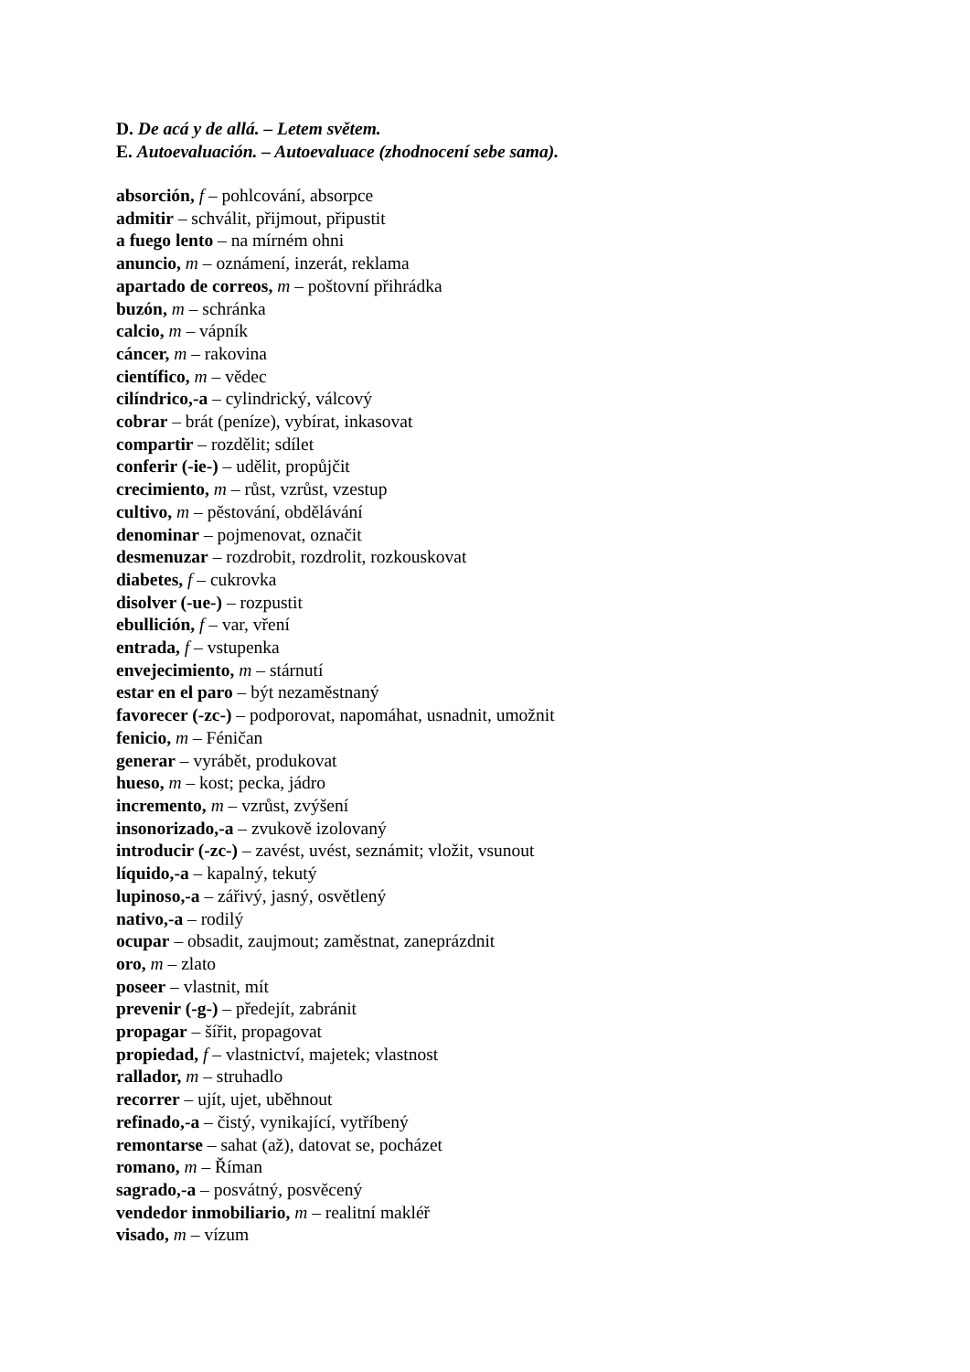D. De acá y de allá. – Letem světem.
E. Autoevaluación. – Autoevaluace (zhodnocení sebe sama).
absorción, f – pohlcování, absorpce
admitir – schválit, přijmout, připustit
a fuego lento – na mírném ohni
anuncio, m – oznámení, inzerát, reklama
apartado de correos, m – poštovní přihrádka
buzón, m – schránka
calcio, m – vápník
cáncer, m – rakovina
científico, m – vědec
cilíndrico,-a – cylindrický, válcový
cobrar – brát (peníze), vybírat, inkasovat
compartir – rozdělit; sdílet
conferir (-ie-) – udělit, propůjčit
crecimiento, m – růst, vzrůst, vzestup
cultivo, m – pěstování, obdělávání
denominar – pojmenovat, označit
desmenuzar – rozdrobit, rozdrolit, rozkouskovat
diabetes, f – cukrovka
disolver (-ue-) – rozpustit
ebullición, f – var, vření
entrada, f – vstupenka
envejecimiento, m – stárnutí
estar en el paro – být nezaměstnaný
favorecer (-zc-) – podporovat, napomáhat, usnadnit, umožnit
fenicio, m – Féničan
generar – vyrábět, produkovat
hueso, m – kost; pecka, jádro
incremento, m – vzrůst, zvýšení
insonorizado,-a – zvukově izolovaný
introducir (-zc-) – zavést, uvést, seznámit; vložit, vsunout
líquido,-a – kapalný, tekutý
lupinoso,-a – zářivý, jasný, osvětlený
nativo,-a – rodilý
ocupar – obsadit, zaujmout; zaměstnat, zaneprázdnit
oro, m – zlato
poseer – vlastnit, mít
prevenir (-g-) – předejít, zabránit
propagar – šířit, propagovat
propiedad, f – vlastnictví, majetek; vlastnost
rallador, m – struhadlo
recorrer – ujít, ujet, uběhnout
refinado,-a – čistý, vynikající, vytříbený
remontarse – sahat (až), datovat se, pocházet
romano, m – Říman
sagrado,-a – posvátný, posvěcený
vendedor inmobiliario, m – realitní makléř
visado, m – vízum